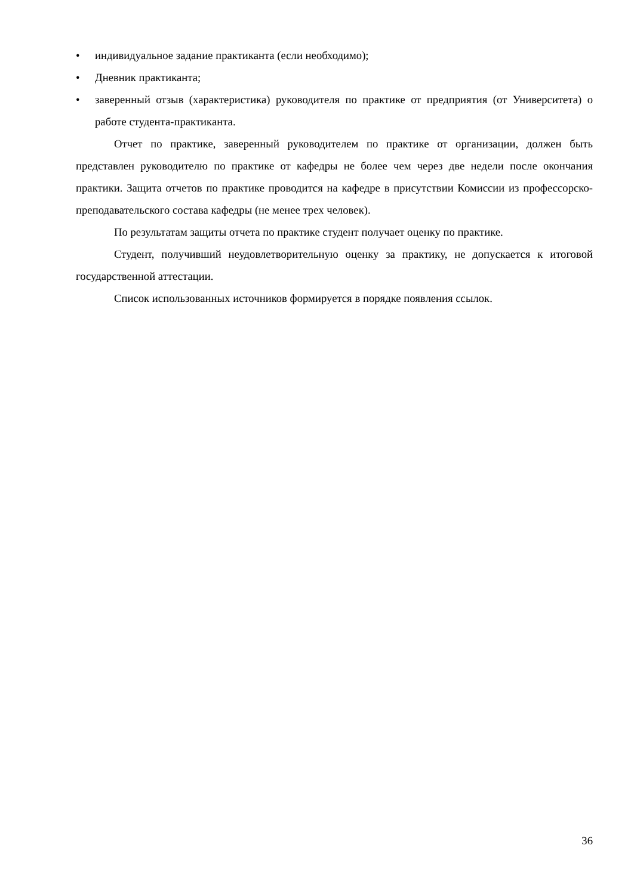• индивидуальное задание практиканта (если необходимо);
• Дневник практиканта;
• заверенный отзыв (характеристика) руководителя по практике от предприятия (от Университета) о работе студента-практиканта.
Отчет по практике, заверенный руководителем по практике от организации, должен быть представлен руководителю по практике от кафедры не более чем через две недели после окончания практики. Защита отчетов по практике проводится на кафедре в присутствии Комиссии из профессорско-преподавательского состава кафедры (не менее трех человек).
По результатам защиты отчета по практике студент получает оценку по практике.
Студент, получивший неудовлетворительную оценку за практику, не допускается к итоговой государственной аттестации.
Список использованных источников формируется в порядке появления ссылок.
36